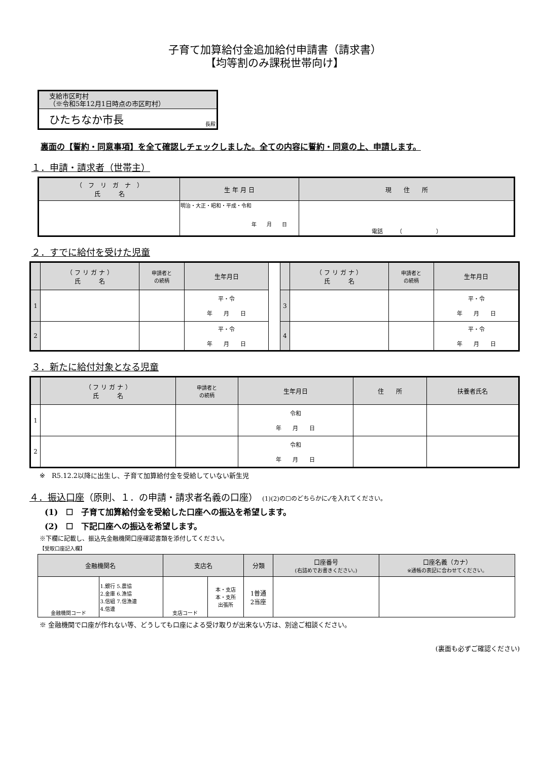子育て加算給付金追加給付申請書（請求書）
【均等割のみ課税世帯向け】
支給市区町村
（※令和5年12月1日時点の市区町村）
ひたちなか市長 長殿
裏面の【誓約・同意事項】を全て確認しチェックしました。全ての内容に誓約・同意の上、申請します。
１．申請・請求者（世帯主）
| （ フ リ ガ ナ ） 氏 名 | 生 年 月 日 | 現 住 所 |
| --- | --- | --- |
| | 明治・大正・昭和・平成・令和 年 月 日 | 電話 （ ） |
２．すでに給付を受けた児童
| | （ フ リ ガ ナ ） 氏 名 | 申請者と の続柄 | 生年月日 | | | （ フ リ ガ ナ ） 氏 名 | 申請者と の続柄 | 生年月日 |
| 1 | | | 平・令 年 月 日 | | 3 | | | 平・令 年 月 日 |
| 2 | | | 平・令 年 月 日 | | 4 | | | 平・令 年 月 日 |
３．新たに給付対象となる児童
| | （ フ リ ガ ナ ） 氏 名 | 申請者と の続柄 | 生年月日 | 住 所 | 扶養者氏名 |
| --- | --- | --- | --- | --- | --- |
| 1 | | | 令和 年 月 日 | | |
| 2 | | | 令和 年 月 日 | | |
※　R5.12.2以降に出生し、子育て加算給付金を受給していない新生児
４．振込口座（原則、１．の申請・請求者名義の口座）　(1)(2)の☐のどちらかに✓を入れてください。
(1)　☐　子育て加算給付金を受給した口座への振込を希望します。
(2)　☐　下記口座への振込を希望します。
※下欄に記載し、振込先金融機関口座確認書類を添付してください。
【受取口座記入欄】
| 金融機関名 | | 支店名 | | 分類 | 口座番号 (右詰めでお書きください。) | 口座名義（カナ） ※通帳の表記に合わせてください。 |
| --- | --- | --- | --- | --- | --- | --- |
| 金融機関コード | 1.銀行 5.農協 2.金庫 6.漁協 3.信組 7.信漁連 4.信連 | 支店コード | 本・支店 本・支所 出張所 | 1普通 2当座 | | |
※ 金融機関で口座が作れない等、どうしても口座による受け取りが出来ない方は、別途ご相談ください。
(裏面も必ずご確認ください)